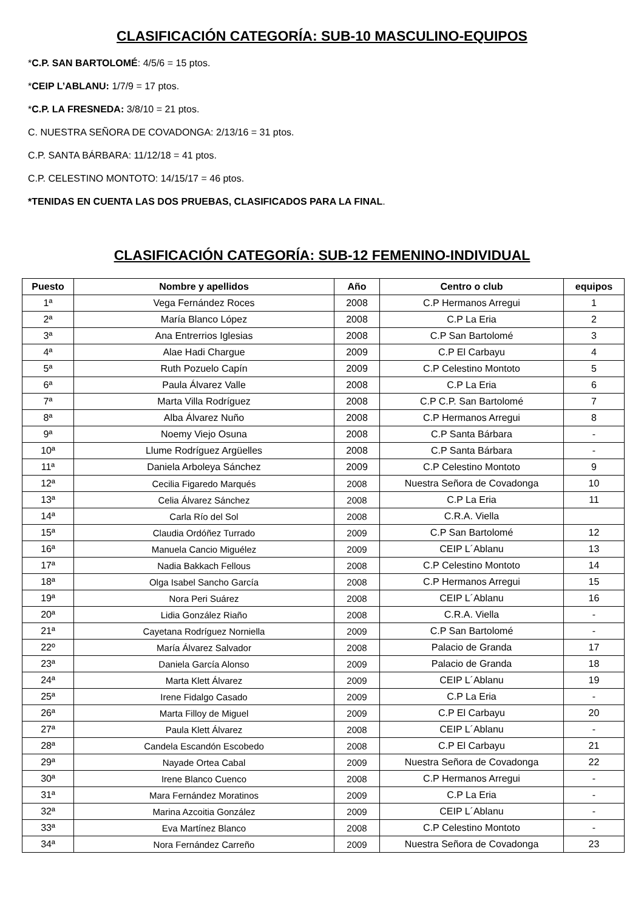CLASIFICACIÓN CATEGORÍA: SUB-10 MASCULINO-EQUIPOS
*C.P. SAN BARTOLOMÉ: 4/5/6 = 15 ptos.
*CEIP L’ABLANU: 1/7/9 = 17 ptos.
*C.P. LA FRESNEDA: 3/8/10 = 21 ptos.
C. NUESTRA SEÑORA DE COVADONGA: 2/13/16 = 31 ptos.
C.P. SANTA BÁRBARA: 11/12/18 = 41 ptos.
C.P. CELESTINO MONTOTO: 14/15/17 = 46 ptos.
*TENIDAS EN CUENTA LAS DOS PRUEBAS, CLASIFICADOS PARA LA FINAL.
CLASIFICACIÓN CATEGORÍA: SUB-12 FEMENINO-INDIVIDUAL
| Puesto | Nombre y apellidos | Año | Centro o club | equipos |
| --- | --- | --- | --- | --- |
| 1ª | Vega Fernández Roces | 2008 | C.P Hermanos Arregui | 1 |
| 2ª | María Blanco López | 2008 | C.P La Eria | 2 |
| 3ª | Ana Entrerrios Iglesias | 2008 | C.P San Bartolomé | 3 |
| 4ª | Alae Hadi Chargue | 2009 | C.P El Carbayu | 4 |
| 5ª | Ruth Pozuelo Capín | 2009 | C.P Celestino Montoto | 5 |
| 6ª | Paula Álvarez Valle | 2008 | C.P La Eria | 6 |
| 7ª | Marta Villa Rodríguez | 2008 | C.P C.P. San Bartolomé | 7 |
| 8ª | Alba Álvarez Nuño | 2008 | C.P Hermanos Arregui | 8 |
| 9ª | Noemy Viejo Osuna | 2008 | C.P Santa Bárbara | - |
| 10ª | Llume Rodríguez Argüelles | 2008 | C.P Santa Bárbara | - |
| 11ª | Daniela Arboleya Sánchez | 2009 | C.P Celestino Montoto | 9 |
| 12ª | Cecilia Figaredo Marqués | 2008 | Nuestra Señora de Covadonga | 10 |
| 13ª | Celia Álvarez Sánchez | 2008 | C.P La Eria | 11 |
| 14ª | Carla Río del Sol | 2008 | C.R.A. Viella | |
| 15ª | Claudia Ordóñez Turrado | 2009 | C.P San Bartolomé | 12 |
| 16ª | Manuela Cancio Miguélez | 2009 | CEIP L´Ablanu | 13 |
| 17ª | Nadia Bakkach Fellous | 2008 | C.P Celestino Montoto | 14 |
| 18ª | Olga Isabel Sancho García | 2008 | C.P Hermanos Arregui | 15 |
| 19ª | Nora Peri Suárez | 2008 | CEIP L´Ablanu | 16 |
| 20ª | Lidia González Riaño | 2008 | C.R.A. Viella | - |
| 21ª | Cayetana Rodríguez Norniella | 2009 | C.P San Bartolomé | - |
| 22º | María Álvarez Salvador | 2008 | Palacio de Granda | 17 |
| 23ª | Daniela García Alonso | 2009 | Palacio de Granda | 18 |
| 24ª | Marta Klett Álvarez | 2009 | CEIP L´Ablanu | 19 |
| 25ª | Irene Fidalgo Casado | 2009 | C.P La Eria | - |
| 26ª | Marta Filloy de Miguel | 2009 | C.P El Carbayu | 20 |
| 27ª | Paula Klett Álvarez | 2008 | CEIP L´Ablanu | - |
| 28ª | Candela Escandón Escobedo | 2008 | C.P El Carbayu | 21 |
| 29ª | Nayade Ortea Cabal | 2009 | Nuestra Señora de Covadonga | 22 |
| 30ª | Irene Blanco Cuenco | 2008 | C.P Hermanos Arregui | - |
| 31ª | Mara Fernández Moratinos | 2009 | C.P La Eria | - |
| 32ª | Marina Azcoitia González | 2009 | CEIP L´Ablanu | - |
| 33ª | Eva Martínez Blanco | 2008 | C.P Celestino Montoto | - |
| 34ª | Nora Fernández Carreño | 2009 | Nuestra Señora de Covadonga | 23 |